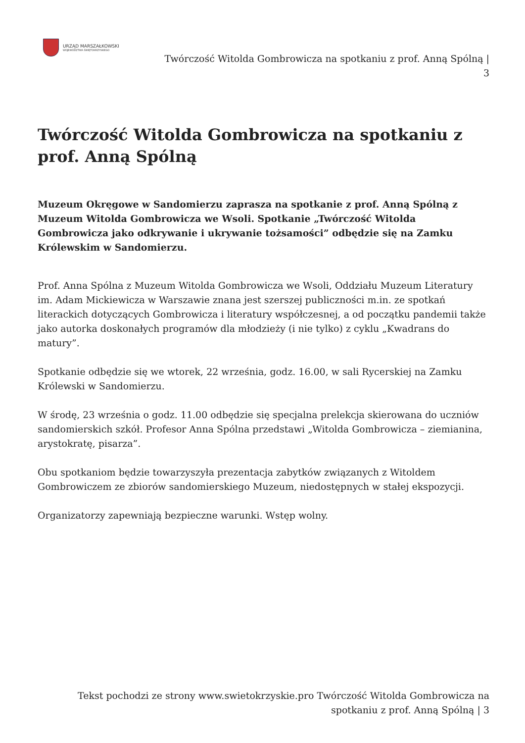URZĄD MARSZAŁKOWSKI
WOJEWÓDZTWA ŚWIĘTOKRZYSKIEGO
Twórczość Witolda Gombrowicza na spotkaniu z prof. Anną Spólną |
3
Twórczość Witolda Gombrowicza na spotkaniu z prof. Anną Spólną
Muzeum Okręgowe w Sandomierzu zaprasza na spotkanie z prof. Anną Spólną z Muzeum Witolda Gombrowicza we Wsoli. Spotkanie „Twórczość Witolda Gombrowicza jako odkrywanie i ukrywanie tożsamości” odbędzie się na Zamku Królewskim w Sandomierzu.
Prof. Anna Spólna z Muzeum Witolda Gombrowicza we Wsoli, Oddziału Muzeum Literatury im. Adam Mickiewicza w Warszawie znana jest szerszej publiczności m.in. ze spotkań literackich dotyczących Gombrowicza i literatury współczesnej, a od początku pandemii także jako autorka doskonałych programów dla młodzieży (i nie tylko) z cyklu „Kwadrans do matury”.
Spotkanie odbędzie się we wtorek, 22 września, godz. 16.00, w sali Rycerskiej na Zamku Królewski w Sandomierzu.
W środę, 23 września o godz. 11.00 odbędzie się specjalna prelekcja skierowana do uczniów sandomierskich szkół. Profesor Anna Spólna przedstawi „Witolda Gombrowicza – ziemianina, arystokratę, pisarza”.
Obu spotkaniom będzie towarzyszyła prezentacja zabytków związanych z Witoldem Gombrowiczem ze zbiorów sandomierskiego Muzeum, niedostępnych w stałej ekspozycji.
Organizatorzy zapewniają bezpieczne warunki. Wstęp wolny.
Tekst pochodzi ze strony www.swietokrzyskie.pro Twórczość Witolda Gombrowicza na spotkaniu z prof. Anną Spólną | 3